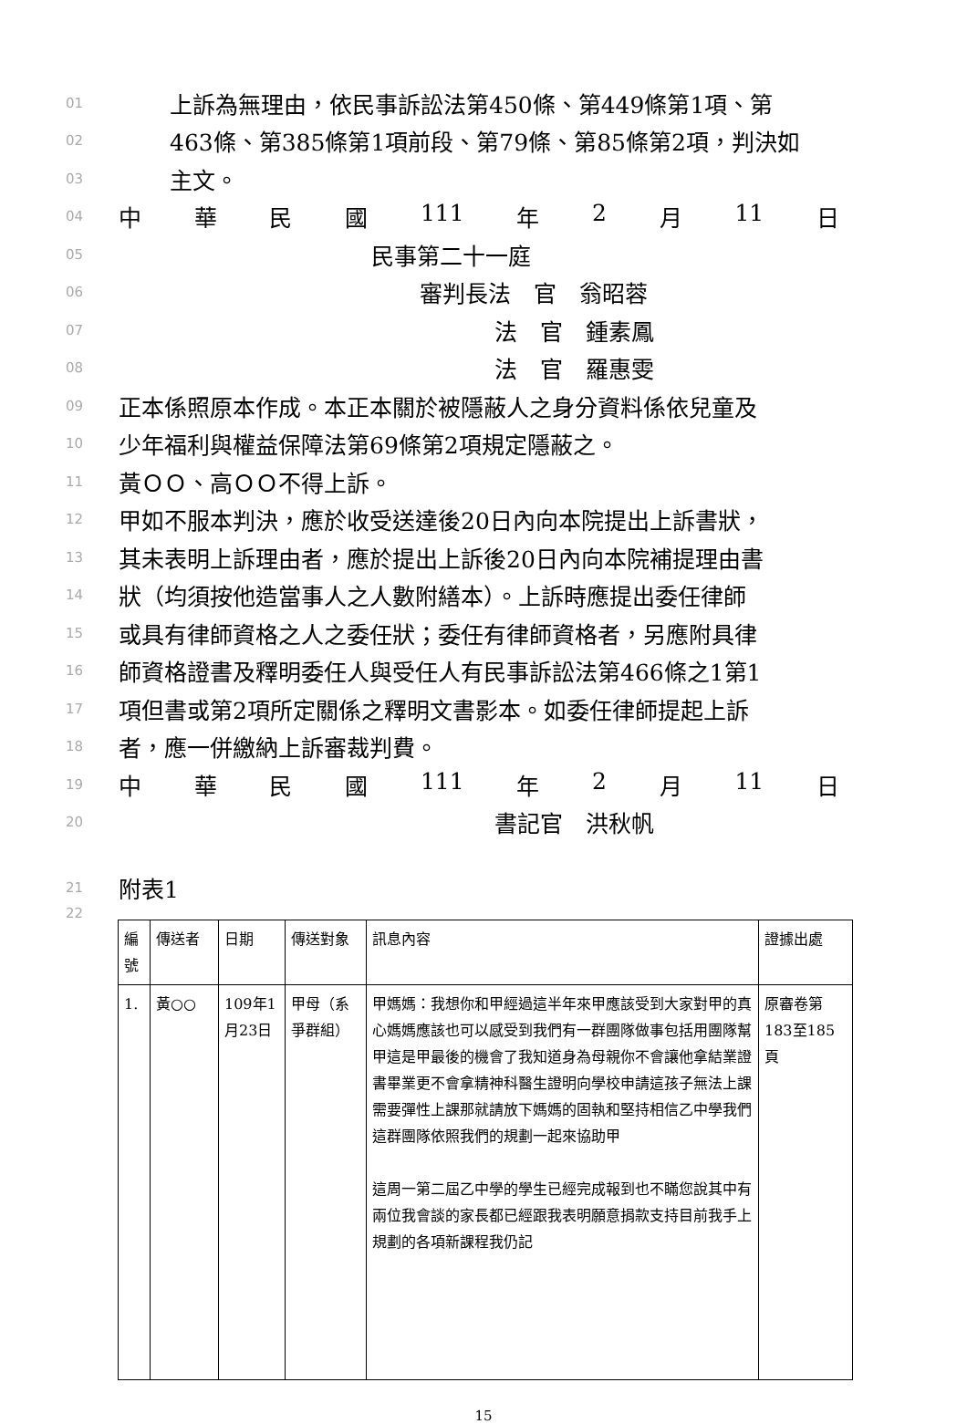01 上訴為無理由，依民事訴訟法第450條、第449條第1項、第
02 463條、第385條第1項前段、第79條、第85條第2項，判決如
03 主文。
04 中華民國 111 年 2 月 11 日
05 民事第二十一庭
06 審判長法　官　翁昭蓉
07 法　官　鍾素鳳
08 法　官　羅惠雯
09 正本係照原本作成。本正本關於被隱蔽人之身分資料係依兒童及
10 少年福利與權益保障法第69條第2項規定隱蔽之。
11 黃ＯＯ、高ＯＯ不得上訴。
12 甲如不服本判決，應於收受送達後20日內向本院提出上訴書狀，
13 其未表明上訴理由者，應於提出上訴後20日內向本院補提理由書
14 狀（均須按他造當事人之人數附繕本）。上訴時應提出委任律師
15 或具有律師資格之人之委任狀；委任有律師資格者，另應附具律
16 師資格證書及釋明委任人與受任人有民事訴訟法第466條之1第1
17 項但書或第2項所定關係之釋明文書影本。如委任律師提起上訴
18 者，應一併繳納上訴審裁判費。
19 中華民國 111 年 2 月 11 日
20 書記官　洪秋帆
21 附表1
22
| 編號 | 傳送者 | 日期 | 傳送對象 | 訊息內容 | 證據出處 |
| --- | --- | --- | --- | --- | --- |
| 1. | 黃○○ | 109年1月23日 | 甲母（系爭群組） | 甲媽媽：我想你和甲經過這半年來甲應該受到大家對甲的真心媽媽應該也可以感受到我們有一群團隊做事包括用團隊幫甲這是甲最後的機會了我知道身為母親你不會讓他拿結業證書畢業更不會拿精神科醫生證明向學校申請這孩子無法上課需要彈性上課那就請放下媽媽的固執和堅持相信乙中學我們這群團隊依照我們的規劃一起來協助甲 這周一第二屆乙中學的學生已經完成報到也不瞞您說其中有兩位我會談的家長都已經跟我表明願意捐款支持目前我手上規劃的各項新課程我仍記 | 原審卷第183至185頁 |
15